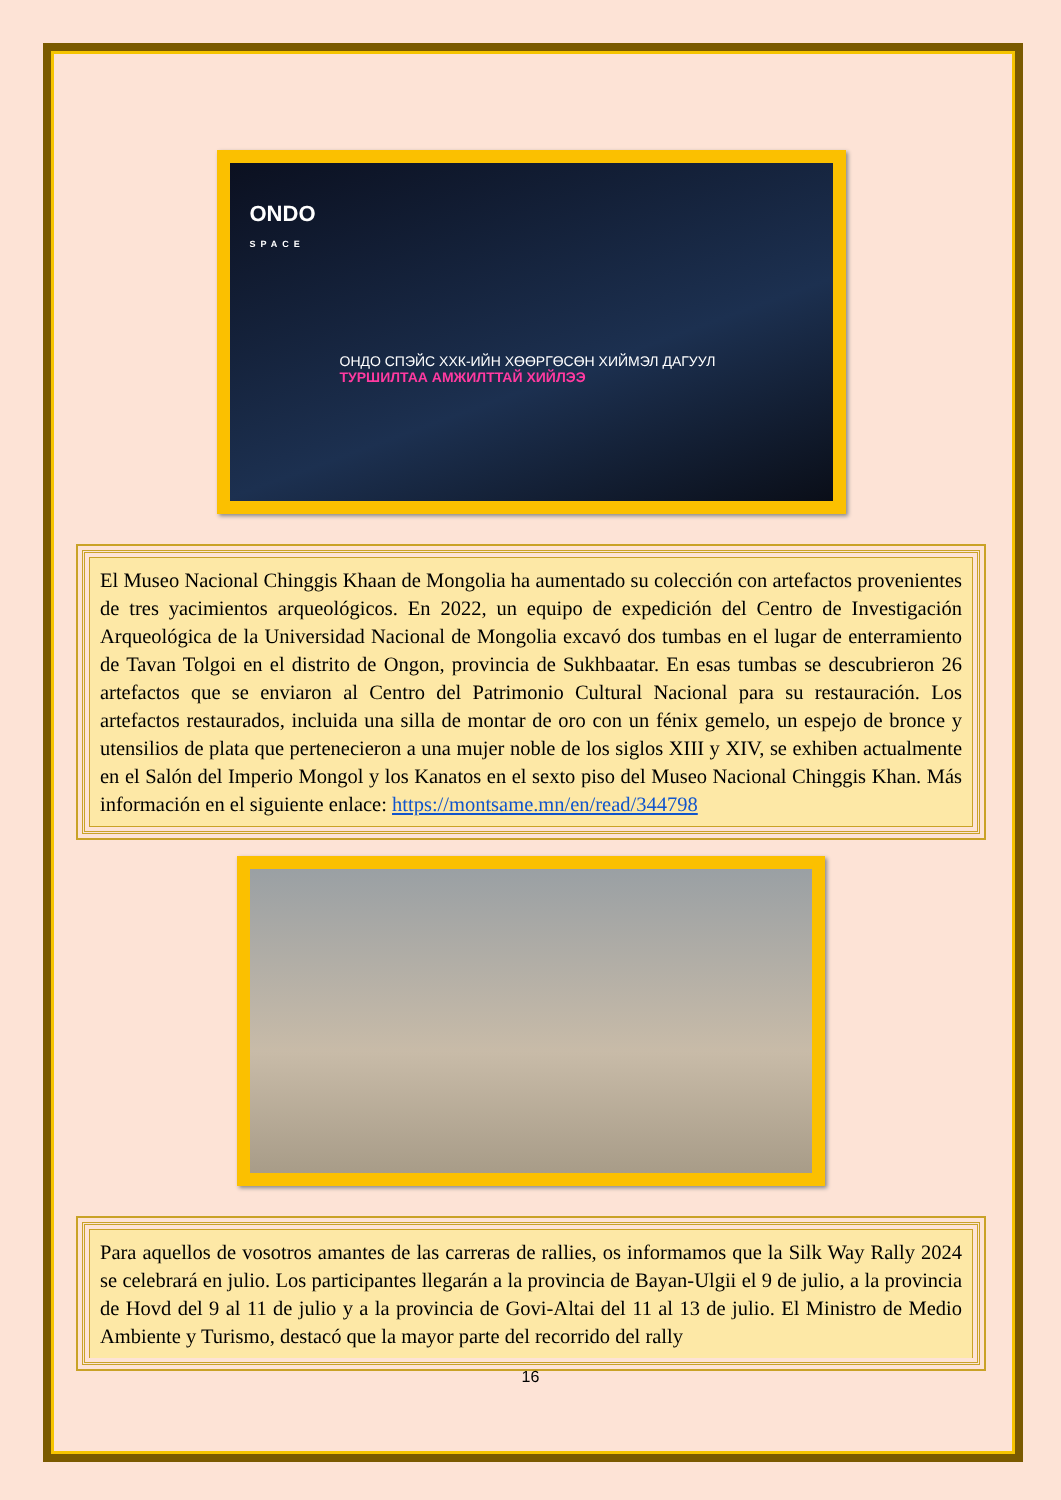ONDO
SPACE
ОНДО СПЭЙС ХХК-ИЙН ХӨӨРГӨСӨН ХИЙМЭЛ ДАГУУЛ
ТУРШИЛТАА АМЖИЛТТАЙ ХИЙЛЭЭ
El Museo Nacional Chinggis Khaan de Mongolia ha aumentado su colección con artefactos provenientes de tres yacimientos arqueológicos. En 2022, un equipo de expedición del Centro de Investigación Arqueológica de la Universidad Nacional de Mongolia excavó dos tumbas en el lugar de enterramiento de Tavan Tolgoi en el distrito de Ongon, provincia de Sukhbaatar. En esas tumbas se descubrieron 26 artefactos que se enviaron al Centro del Patrimonio Cultural Nacional para su restauración. Los artefactos restaurados, incluida una silla de montar de oro con un fénix gemelo, un espejo de bronce y utensilios de plata que pertenecieron a una mujer noble de los siglos XIII y XIV, se exhiben actualmente en el Salón del Imperio Mongol y los Kanatos en el sexto piso del Museo Nacional Chinggis Khan. Más información en el siguiente enlace: https://montsame.mn/en/read/344798
Para aquellos de vosotros amantes de las carreras de rallies, os informamos que la Silk Way Rally 2024 se celebrará en julio. Los participantes llegarán a la provincia de Bayan-Ulgii el 9 de julio, a la provincia de Hovd del 9 al 11 de julio y a la provincia de Govi-Altai del 11 al 13 de julio. El Ministro de Medio Ambiente y Turismo, destacó que la mayor parte del recorrido del rally
16